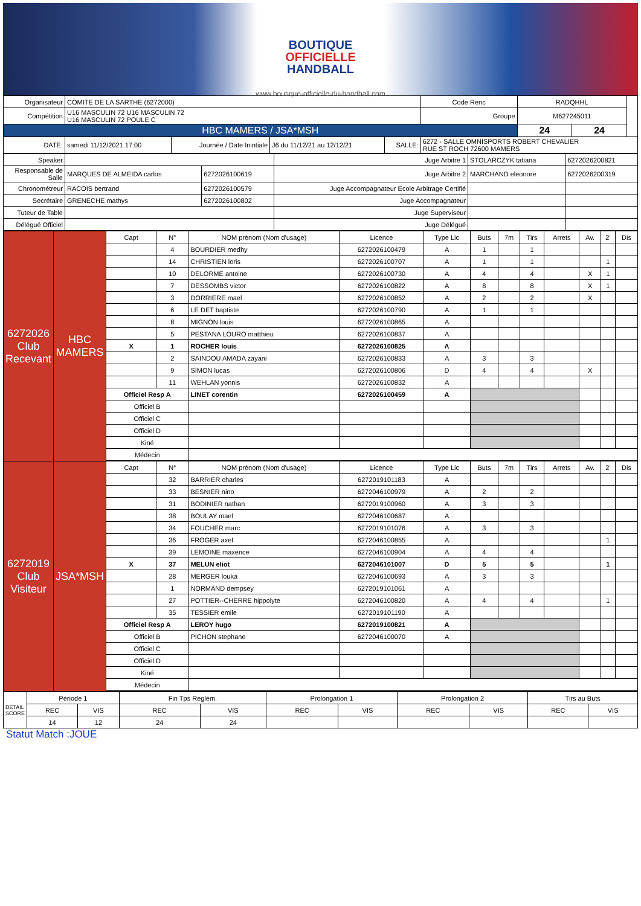BOUTIQUE
OFFICIELLE
HANDBALL
www.boutique-officielle-du-handball.com
| Organisateur | COMITE DE LA SARTHE (6272000) | | | | | Code Renc | RADQHHL | | |
| Compétition | U16 MASCULIN 72 U16 MASCULIN 72 U16 MASCULIN 72 POULE C | | | | | Groupe | M627245011 | | |
| HBC MAMERS / JSA*MSH | | | | | | | 24 | 24 | |
| DATE: | samedi 11/12/2021 17:00 | Journée / Date Inintiale | J6 du 11/12/21 au 12/12/21 | SALLE: | 6272 - SALLE OMNISPORTS ROBERT CHEVALIER RUE ST ROCH 72600 MAMERS | | | | |
| Speaker | | | Juge Arbitre 1 | STOLARCZYK tatiana | 6272026200821 |
| Responsable de Salle | MARQUES DE ALMEIDA carlos | 6272026100619 | Juge Arbitre 2 | MARCHAND eleonore | 6272026200319 |
| Chronométreur | RACOIS bertrand | 6272026100579 | Juge Accompagnateur Ecole Arbitrage Certifié | | |
| Secrétaire | GRENECHE mathys | 6272026100802 | Juge Accompagnateur | | |
| Tuteur de Table | | | Juge Superviseur | | |
| Délégué Officiel | | | Juge Délégué | | |
| 6272026 Club Recevant | HBC MAMERS | Capt | N° | NOM prénom (Nom d'usage) | Licence | Type Lic | Buts | 7m | Tirs | Arrets | Av. | 2' | Dis |
| | | | 4 | BOURDIER medhy | 6272026100479 | A | 1 | | 1 | | | | |
| | | | 14 | CHRISTIEN loris | 6272026100707 | A | 1 | | 1 | | | 1 | |
| | | | 10 | DELORME antoine | 6272026100730 | A | 4 | | 4 | | X | 1 | |
| | | | 7 | DESSOMBS victor | 6272026100822 | A | 8 | | 8 | | X | 1 | |
| | | | 3 | DORRIERE mael | 6272026100852 | A | 2 | | 2 | | X | | |
| | | | 6 | LE DET baptiste | 6272026100790 | A | 1 | | 1 | | | | |
| | | | 8 | MIGNON louis | 6272026100865 | A | | | | | | | |
| | | | 5 | PESTANA LOURO matthieu | 6272026100837 | A | | | | | | | |
| | | X | 1 | ROCHER louis | 6272026100825 | A | | | | | | | |
| | | | 2 | SAINDOU AMADA zayani | 6272026100833 | A | 3 | | 3 | | | | |
| | | | 9 | SIMON lucas | 6272026100806 | D | 4 | | 4 | | X | | |
| | | | 11 | WEHLAN yonnis | 6272026100832 | A | | | | | | | |
| | | Officiel Resp A | | LINET corentin | 6272026100459 | A | | | | | | | |
| | | Officiel B | | | | | | | | | | | |
| | | Officiel C | | | | | | | | | | | |
| | | Officiel D | | | | | | | | | | | |
| | | Kiné | | | | | | | | | | | |
| | | Médecin | | | | | | | | | | | |
| 6272019 Club Visiteur | JSA*MSH | Capt | N° | NOM prénom (Nom d'usage) | Licence | Type Lic | Buts | 7m | Tirs | Arrets | Av. | 2' | Dis |
| | | | 32 | BARRIER charles | 6272019101183 | A | | | | | | | |
| | | | 33 | BESNIER nino | 6272046100979 | A | 2 | | 2 | | | | |
| | | | 31 | BODINIER nathan | 6272019100960 | A | 3 | | 3 | | | | |
| | | | 38 | BOULAY mael | 6272046100687 | A | | | | | | | |
| | | | 34 | FOUCHER marc | 6272019101076 | A | 3 | | 3 | | | | |
| | | | 36 | FROGER axel | 6272046100855 | A | | | | | | 1 | |
| | | | 39 | LEMOINE maxence | 6272046100904 | A | 4 | | 4 | | | | |
| | | X | 37 | MELUN eliot | 6272046101007 | D | 5 | | 5 | | | 1 | |
| | | | 28 | MERGER louka | 6272046100693 | A | 3 | | 3 | | | | |
| | | | 1 | NORMAND dempsey | 6272019101061 | A | | | | | | | |
| | | | 27 | POTTIER--CHERRE hippolyte | 6272046100820 | A | 4 | | 4 | | | 1 | |
| | | | 35 | TESSIER emile | 6272019101190 | A | | | | | | | |
| | | Officiel Resp A | | LEROY hugo | 6272019100821 | A | | | | | | | |
| | | Officiel B | | PICHON stephane | 6272046100070 | A | | | | | | | |
| | | Officiel C | | | | | | | | | | | |
| | | Officiel D | | | | | | | | | | | |
| | | Kiné | | | | | | | | | | | |
| | | Médecin | | | | | | | | | | | |
| DETAIL SCORE | Période 1 | | Fin Tps Reglem. | | Prolongation 1 | | Prolongation 2 | | Tirs au Buts | |
| | REC | VIS | REC | VIS | REC | VIS | REC | VIS | REC | VIS |
| | 14 | 12 | 24 | 24 | | | | | | |
Statut Match :JOUE